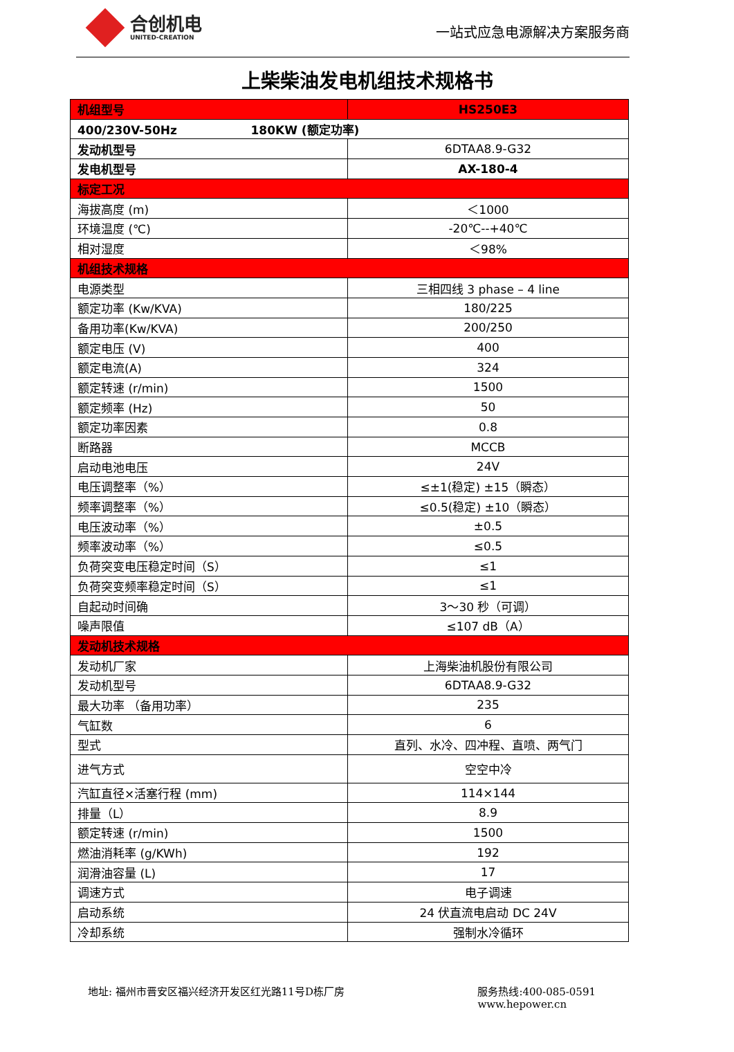合创机电
UNITED-CREATION
一站式应急电源解决方案服务商
上柴柴油发电机组技术规格书
| 机组型号 | HS250E3 |
| 400/230V-50Hz 180KW (额定功率) | |
| 发动机型号 | 6DTAA8.9-G32 |
| 发电机型号 | AX-180-4 |
| 标定工况 | |
| 海拔高度 (m) | ＜1000 |
| 环境温度 (℃) | -20℃--+40℃ |
| 相对湿度 | ＜98% |
| 机组技术规格 | |
| 电源类型 | 三相四线 3 phase – 4 line |
| 额定功率 (Kw/KVA) | 180/225 |
| 备用功率(Kw/KVA) | 200/250 |
| 额定电压 (V) | 400 |
| 额定电流(A) | 324 |
| 额定转速 (r/min) | 1500 |
| 额定频率 (Hz) | 50 |
| 额定功率因素 | 0.8 |
| 断路器 | MCCB |
| 启动电池电压 | 24V |
| 电压调整率（%） | ≤±1(稳定) ±15（瞬态） |
| 频率调整率（%） | ≤0.5(稳定) ±10（瞬态） |
| 电压波动率（%） | ±0.5 |
| 频率波动率（%） | ≤0.5 |
| 负荷突变电压稳定时间（S） | ≤1 |
| 负荷突变频率稳定时间（S） | ≤1 |
| 自起动时间确 | 3～30 秒（可调） |
| 噪声限值 | ≤107 dB（A） |
| 发动机技术规格 | |
| 发动机厂家 | 上海柴油机股份有限公司 |
| 发动机型号 | 6DTAA8.9-G32 |
| 最大功率 （备用功率） | 235 |
| 气缸数 | 6 |
| 型式 | 直列、水冷、四冲程、直喷、两气门 |
| 进气方式 | 空空中冷 |
| 汽缸直径×活塞行程 (mm) | 114×144 |
| 排量（L） | 8.9 |
| 额定转速 (r/min) | 1500 |
| 燃油消耗率 (g/KWh) | 192 |
| 润滑油容量 (L) | 17 |
| 调速方式 | 电子调速 |
| 启动系统 | 24 伏直流电启动 DC 24V |
| 冷却系统 | 强制水冷循环 |
地址: 福州市晋安区福兴经济开发区红光路11号D栋厂房
服务热线:400-085-0591
www.hepower.cn